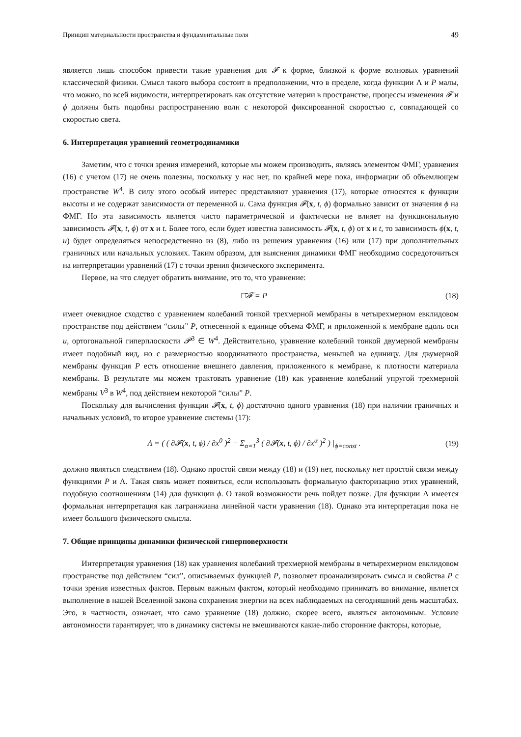Принцип материальности пространства и фундаментальные поля 49
является лишь способом привести такие уравнения для 𝓕 к форме, близкой к форме волновых уравнений классической физики. Смысл такого выбора состоит в предположении, что в пределе, когда функции Λ и P малы, что можно, по всей видимости, интерпретировать как отсутствие материи в пространстве, процессы изменения 𝓕 и ϕ должны быть подобны распространению волн с некоторой фиксированной скоростью c, совпадающей со скоростью света.
6. Интерпретация уравнений геометродинамики
Заметим, что с точки зрения измерений, которые мы можем производить, являясь элементом ФМГ, уравнения (16) с учетом (17) не очень полезны, поскольку у нас нет, по крайней мере пока, информации об объемлющем пространстве W<sup>4</sup>. В силу этого особый интерес представляют уравнения (17), которые относятся к функции высоты и не содержат зависимости от переменной u. Сама функция 𝓕(x, t, ϕ) формально зависит от значения ϕ на ФМГ. Но эта зависимость является чисто параметрической и фактически не влияет на функциональную зависимость 𝓕(x, t, ϕ) от x и t. Более того, если будет известна зависимость 𝓕(x, t, ϕ) от x и t, то зависимость ϕ(x, t, u) будет определяться непосредственно из (8), либо из решения уравнения (16) или (17) при дополнительных граничных или начальных условиях. Таким образом, для выяснения динамики ФМГ необходимо сосредоточиться на интерпретации уравнений (17) с точки зрения физического эксперимента.
Первое, на что следует обратить внимание, это то, что уравнение:
□̄𝓕 = P (18)
имеет очевидное сходство с уравнением колебаний тонкой трехмерной мембраны в четырехмерном евклидовом пространстве под действием “силы” P, отнесенной к единице объема ФМГ, и приложенной к мембране вдоль оси u, ортогональной гиперплоскости 𝓟<sup>3</sup> ∈ W<sup>4</sup>. Действительно, уравнение колебаний тонкой двумерной мембраны имеет подобный вид, но с размерностью координатного пространства, меньшей на единицу. Для двумерной мембраны функция P есть отношение внешнего давления, приложенного к мембране, к плотности материала мембраны. В результате мы можем трактовать уравнение (18) как уравнение колебаний упругой трехмерной мембраны V<sup>3</sup> в W<sup>4</sup>, под действием некоторой “силы” P.
Поскольку для вычисления функции 𝓕(x, t, ϕ) достаточно одного уравнения (18) при наличии граничных и начальных условий, то второе уравнение системы (17):
Λ = ( ( ∂𝓕(x, t, ϕ) / ∂x<sup>0</sup> )<sup>2</sup> − Σ<sub>α=1</sub><sup>3</sup> ( ∂𝓕(x, t, ϕ) / ∂x<sup>α</sup> )<sup>2</sup> ) |<sub>ϕ=const</sub> . (19)
должно являться следствием (18). Однако простой связи между (18) и (19) нет, поскольку нет простой связи между функциями P и Λ. Такая связь может появиться, если использовать формальную факторизацию этих уравнений, подобную соотношениям (14) для функции ϕ. О такой возможности речь пойдет позже. Для функции Λ имеется формальная интерпретация как лагранжиана линейной части уравнения (18). Однако эта интерпретация пока не имеет большого физического смысла.
7. Общие принципы динамики физической гиперповерхности
Интерпретация уравнения (18) как уравнения колебаний трехмерной мембраны в четырехмерном евклидовом пространстве под действием “сил”, описываемых функцией P, позволяет проанализировать смысл и свойства P с точки зрения известных фактов. Первым важным фактом, который необходимо принимать во внимание, является выполнение в нашей Вселенной закона сохранения энергии на всех наблюдаемых на сегодняшний день масштабах. Это, в частности, означает, что само уравнение (18) должно, скорее всего, являться автономным. Условие автономности гарантирует, что в динамику системы не вмешиваются какие-либо сторонние факторы, которые,